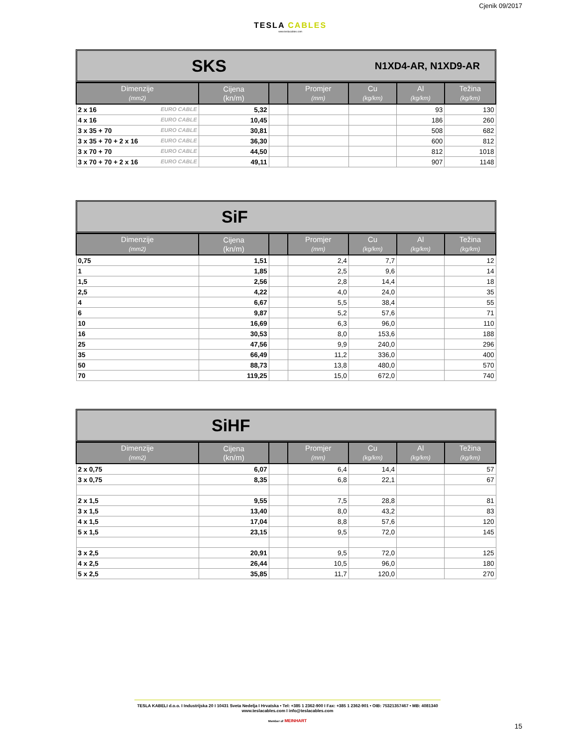Cjenik 09/2017
TESLA CABLES
www.teslacables.com
SKS N1XD4-AR, N1XD9-AR
| Dimenzije (mm2) | Cijena (kn/m) | | Promjer (mm) | Cu (kg/km) | Al (kg/km) | Težina (kg/km) |
| --- | --- | --- | --- | --- | --- | --- |
| 2 x 16 EURO CABLE | 5,32 | | | | 93 | 130 |
| 4 x 16 EURO CABLE | 10,45 | | | | 186 | 260 |
| 3 x 35 + 70 EURO CABLE | 30,81 | | | | 508 | 682 |
| 3 x 35 + 70 + 2 x 16 EURO CABLE | 36,30 | | | | 600 | 812 |
| 3 x 70 + 70 EURO CABLE | 44,50 | | | | 812 | 1018 |
| 3 x 70 + 70 + 2 x 16 EURO CABLE | 49,11 | | | | 907 | 1148 |
SiF
| Dimenzije (mm2) | Cijena (kn/m) | | Promjer (mm) | Cu (kg/km) | Al (kg/km) | Težina (kg/km) |
| --- | --- | --- | --- | --- | --- | --- |
| 0,75 | 1,51 | | 2,4 | 7,7 | | 12 |
| 1 | 1,85 | | 2,5 | 9,6 | | 14 |
| 1,5 | 2,56 | | 2,8 | 14,4 | | 18 |
| 2,5 | 4,22 | | 4,0 | 24,0 | | 35 |
| 4 | 6,67 | | 5,5 | 38,4 | | 55 |
| 6 | 9,87 | | 5,2 | 57,6 | | 71 |
| 10 | 16,69 | | 6,3 | 96,0 | | 110 |
| 16 | 30,53 | | 8,0 | 153,6 | | 188 |
| 25 | 47,56 | | 9,9 | 240,0 | | 296 |
| 35 | 66,49 | | 11,2 | 336,0 | | 400 |
| 50 | 88,73 | | 13,8 | 480,0 | | 570 |
| 70 | 119,25 | | 15,0 | 672,0 | | 740 |
SiHF
| Dimenzije (mm2) | Cijena (kn/m) | | Promjer (mm) | Cu (kg/km) | Al (kg/km) | Težina (kg/km) |
| --- | --- | --- | --- | --- | --- | --- |
| 2 x 0,75 | 6,07 | | 6,4 | 14,4 | | 57 |
| 3 x 0,75 | 8,35 | | 6,8 | 22,1 | | 67 |
| 2 x 1,5 | 9,55 | | 7,5 | 28,8 | | 81 |
| 3 x 1,5 | 13,40 | | 8,0 | 43,2 | | 83 |
| 4 x 1,5 | 17,04 | | 8,8 | 57,6 | | 120 |
| 5 x 1,5 | 23,15 | | 9,5 | 72,0 | | 145 |
| 3 x 2,5 | 20,91 | | 9,5 | 72,0 | | 125 |
| 4 x 2,5 | 26,44 | | 10,5 | 96,0 | | 180 |
| 5 x 2,5 | 35,85 | | 11,7 | 120,0 | | 270 |
TESLA KABELI d.o.o. I Industrijska 20 I 10431 Sveta Nedelja I Hrvatska • Tel: +385 1 2362-900 I Fax: +385 1 2362-901 • OIB: 75321357467 • MB: 4081340
www.teslacables.com I info@teslacables.com
Member of MEINHART
15